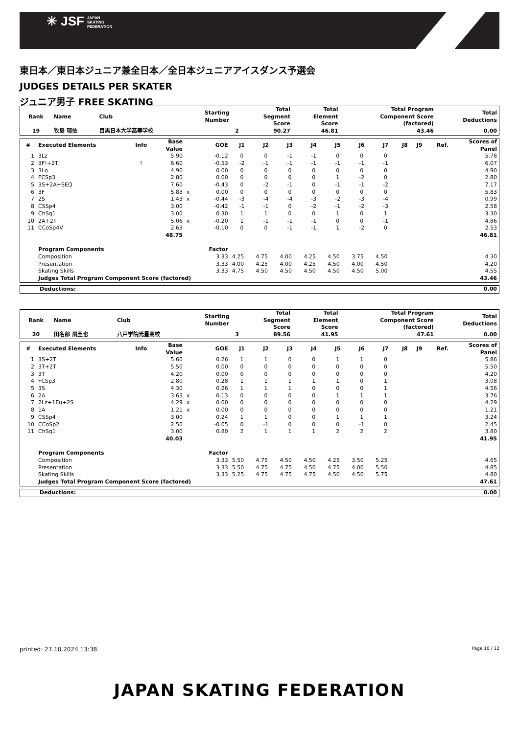✳ JSF JAPAN
SKATING
FEDERATION
東日本／東日本ジュニア兼全日本／全日本ジュニアアイスダンス予選会
JUDGES DETAILS PER SKATER
ジュニア男子 FREE SKATING
| Rank | Name | Club | Starting Number | Total Segment Score | Total Element Score | Total Program Component Score (factored) | Total Deductions |
| --- | --- | --- | --- | --- | --- | --- | --- |
| 19 | 牧島 瑠依 | 目黒日本大学高等学校 | 2 | 90.27 | 46.81 | 43.46 | 0.00 |
| # | Executed Elements | Info | Base Value | | GOE | J1 | J2 | J3 | J4 | J5 | J6 | J7 | J8 | J9 | Ref. | Scores of Panel |
| --- | --- | --- | --- | --- | --- | --- | --- | --- | --- | --- | --- | --- | --- | --- | --- | --- |
| 1 | 3Lz | | 5.90 | | -0.12 | 0 | 0 | -1 | -1 | 0 | 0 | 0 | | | | 5.78 |
| 2 | 3F!+2T | ! | 6.60 | | -0.53 | -2 | -1 | -1 | -1 | -1 | -1 | -1 | | | | 6.07 |
| 3 | 3Lo | | 4.90 | | 0.00 | 0 | 0 | 0 | 0 | 0 | 0 | 0 | | | | 4.90 |
| 4 | FCSp3 | | 2.80 | | 0.00 | 0 | 0 | 0 | 0 | 1 | -2 | 0 | | | | 2.80 |
| 5 | 3S+2A+SEQ | | 7.60 | | -0.43 | 0 | -2 | -1 | 0 | -1 | -1 | -2 | | | | 7.17 |
| 6 | 3F | | 5.83 | x | 0.00 | 0 | 0 | 0 | 0 | 0 | 0 | 0 | | | | 5.83 |
| 7 | 2S | | 1.43 | x | -0.44 | -3 | -4 | -4 | -3 | -2 | -3 | -4 | | | | 0.99 |
| 8 | CSSp4 | | 3.00 | | -0.42 | -1 | -1 | 0 | -2 | -1 | -2 | -3 | | | | 2.58 |
| 9 | ChSq1 | | 3.00 | | 0.30 | 1 | 1 | 0 | 0 | 1 | 0 | 1 | | | | 3.30 |
| 10 | 2A+2T | | 5.06 | x | -0.20 | 1 | -1 | -1 | -1 | 0 | 0 | -1 | | | | 4.86 |
| 11 | CCoSp4V | | 2.63 | | -0.10 | 0 | 0 | -1 | -1 | 1 | -2 | 0 | | | | 2.53 |
| | | | 48.75 | | | | | | | | | | | | | 46.81 |
| | Program Components | | | | Factor | | | | | | | | | | | |
| | Composition | | | | 3.33 | 4.25 | 4.75 | 4.00 | 4.25 | 4.50 | 3.75 | 4.50 | | | | 4.30 |
| | Presentation | | | | 3.33 | 4.00 | 4.25 | 4.00 | 4.25 | 4.50 | 4.00 | 4.50 | | | | 4.20 |
| | Skating Skills | | | | 3.33 | 4.75 | 4.50 | 4.50 | 4.50 | 4.50 | 4.50 | 5.00 | | | | 4.55 |
| | Judges Total Program Component Score (factored) | | | | | | | | | | | | | | | 43.46 |
| Deductions: | 0.00 |
| Rank | Name | Club | Starting Number | Total Segment Score | Total Element Score | Total Program Component Score (factored) | Total Deductions |
| --- | --- | --- | --- | --- | --- | --- | --- |
| 20 | 田名部 飛至也 | 八戸学院光星高校 | 3 | 89.56 | 41.95 | 47.61 | 0.00 |
| # | Executed Elements | Info | Base Value | | GOE | J1 | J2 | J3 | J4 | J5 | J6 | J7 | J8 | J9 | Ref. | Scores of Panel |
| --- | --- | --- | --- | --- | --- | --- | --- | --- | --- | --- | --- | --- | --- | --- | --- | --- |
| 1 | 3S+2T | | 5.60 | | 0.26 | 1 | 1 | 0 | 0 | 1 | 1 | 0 | | | | 5.86 |
| 2 | 3T+2T | | 5.50 | | 0.00 | 0 | 0 | 0 | 0 | 0 | 0 | 0 | | | | 5.50 |
| 3 | 3T | | 4.20 | | 0.00 | 0 | 0 | 0 | 0 | 0 | 0 | 0 | | | | 4.20 |
| 4 | FCSp3 | | 2.80 | | 0.28 | 1 | 1 | 1 | 1 | 1 | 0 | 1 | | | | 3.08 |
| 5 | 3S | | 4.30 | | 0.26 | 1 | 1 | 1 | 0 | 0 | 0 | 1 | | | | 4.56 |
| 6 | 2A | | 3.63 | x | 0.13 | 0 | 0 | 0 | 0 | 1 | 1 | 1 | | | | 3.76 |
| 7 | 2Lz+1Eu+2S | | 4.29 | x | 0.00 | 0 | 0 | 0 | 0 | 0 | 0 | 0 | | | | 4.29 |
| 8 | 1A | | 1.21 | x | 0.00 | 0 | 0 | 0 | 0 | 0 | 0 | 0 | | | | 1.21 |
| 9 | CSSp4 | | 3.00 | | 0.24 | 1 | 1 | 0 | 0 | 1 | 1 | 1 | | | | 3.24 |
| 10 | CCoSp2 | | 2.50 | | -0.05 | 0 | -1 | 0 | 0 | 0 | -1 | 0 | | | | 2.45 |
| 11 | ChSq1 | | 3.00 | | 0.80 | 2 | 1 | 1 | 1 | 2 | 2 | 2 | | | | 3.80 |
| | | | 40.03 | | | | | | | | | | | | | 41.95 |
| | Program Components | | | | Factor | | | | | | | | | | | |
| | Composition | | | | 3.33 | 5.50 | 4.75 | 4.50 | 4.50 | 4.25 | 3.50 | 5.25 | | | | 4.65 |
| | Presentation | | | | 3.33 | 5.50 | 4.75 | 4.75 | 4.50 | 4.75 | 4.00 | 5.50 | | | | 4.85 |
| | Skating Skills | | | | 3.33 | 5.25 | 4.75 | 4.75 | 4.75 | 4.50 | 4.50 | 5.75 | | | | 4.80 |
| | Judges Total Program Component Score (factored) | | | | | | | | | | | | | | | 47.61 |
| Deductions: | 0.00 |
printed: 27.10.2024 13:38 Page 10 / 12
JAPAN SKATING FEDERATION